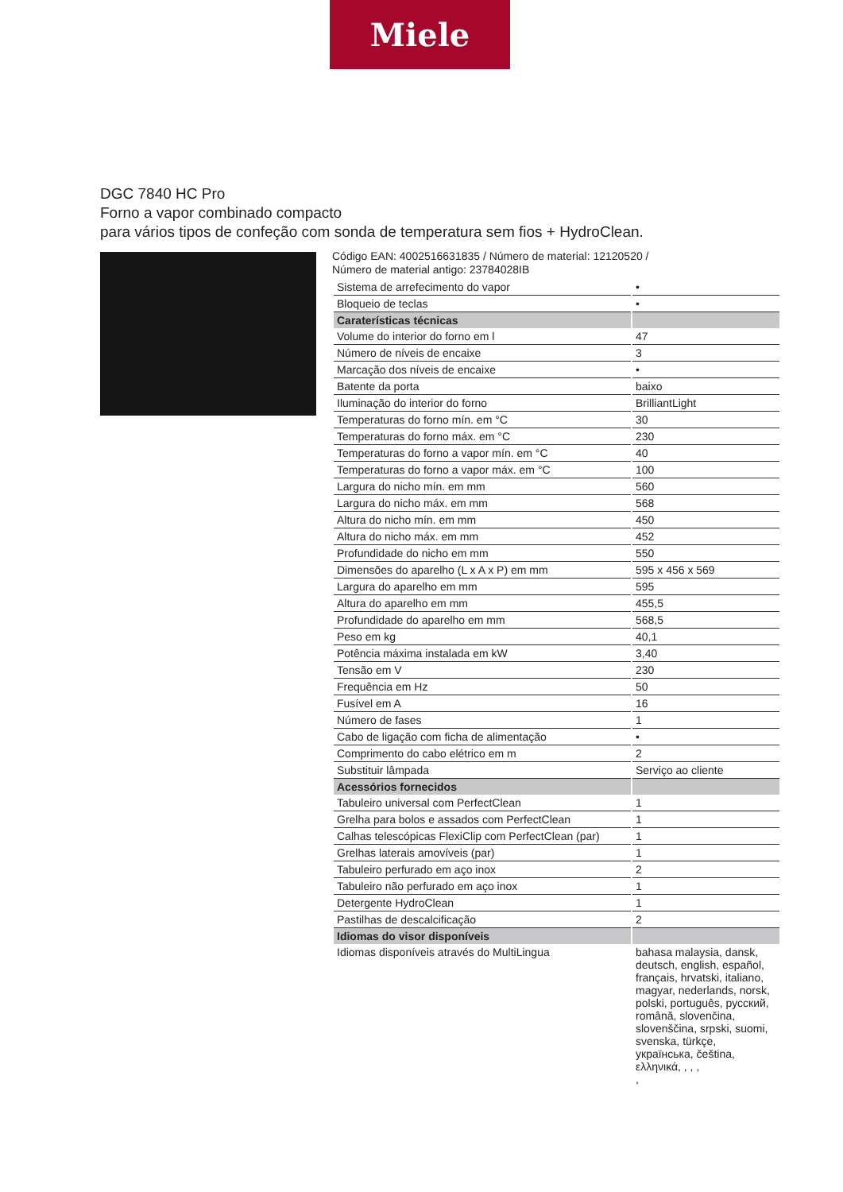Miele
DGC 7840 HC Pro
Forno a vapor combinado compacto
para vários tipos de confeção com sonda de temperatura sem fios + HydroClean.
Código EAN: 4002516631835 / Número de material: 12120520 /
Número de material antigo: 23784028IB
| Sistema de arrefecimento do vapor | • |
| Bloqueio de teclas | • |
| Caraterísticas técnicas | |
| Volume do interior do forno em l | 47 |
| Número de níveis de encaixe | 3 |
| Marcação dos níveis de encaixe | • |
| Batente da porta | baixo |
| Iluminação do interior do forno | BrilliantLight |
| Temperaturas do forno mín. em °C | 30 |
| Temperaturas do forno máx. em °C | 230 |
| Temperaturas do forno a vapor mín. em °C | 40 |
| Temperaturas do forno a vapor máx. em °C | 100 |
| Largura do nicho mín. em mm | 560 |
| Largura do nicho máx. em mm | 568 |
| Altura do nicho mín. em mm | 450 |
| Altura do nicho máx. em mm | 452 |
| Profundidade do nicho em mm | 550 |
| Dimensões do aparelho (L x A x P) em mm | 595 x 456 x 569 |
| Largura do aparelho em mm | 595 |
| Altura do aparelho em mm | 455,5 |
| Profundidade do aparelho em mm | 568,5 |
| Peso em kg | 40,1 |
| Potência máxima instalada em kW | 3,40 |
| Tensão em V | 230 |
| Frequência em Hz | 50 |
| Fusível em A | 16 |
| Número de fases | 1 |
| Cabo de ligação com ficha de alimentação | • |
| Comprimento do cabo elétrico em m | 2 |
| Substituir lâmpada | Serviço ao cliente |
| Acessórios fornecidos | |
| Tabuleiro universal com PerfectClean | 1 |
| Grelha para bolos e assados com PerfectClean | 1 |
| Calhas telescópicas FlexiClip com PerfectClean (par) | 1 |
| Grelhas laterais amovíveis (par) | 1 |
| Tabuleiro perfurado em aço inox | 2 |
| Tabuleiro não perfurado em aço inox | 1 |
| Detergente HydroClean | 1 |
| Pastilhas de descalcificação | 2 |
| Idiomas do visor disponíveis | |
| Idiomas disponíveis através do MultiLingua | bahasa malaysia, dansk, deutsch, english, español, français, hrvatski, italiano, magyar, nederlands, norsk, polski, português, русский, română, slovenčina, slovenščina, srpski, suomi, svenska, türkçe, українська, čeština, ελληνικά, , , , , |